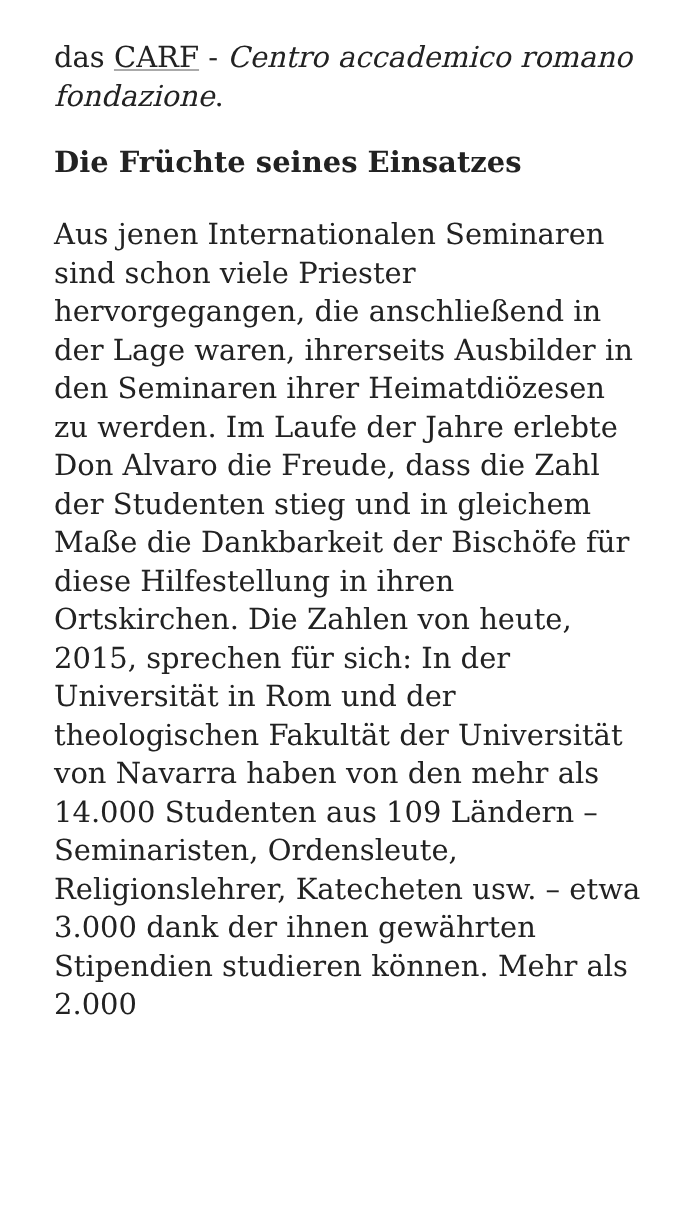das CARF - Centro accademico romano fondazione.
Die Früchte seines Einsatzes
Aus jenen Internationalen Seminaren sind schon viele Priester hervorgegangen, die anschließend in der Lage waren, ihrerseits Ausbilder in den Seminaren ihrer Heimatdiözesen zu werden. Im Laufe der Jahre erlebte Don Alvaro die Freude, dass die Zahl der Studenten stieg und in gleichem Maße die Dankbarkeit der Bischöfe für diese Hilfestellung in ihren Ortskirchen. Die Zahlen von heute, 2015, sprechen für sich: In der Universität in Rom und der theologischen Fakultät der Universität von Navarra haben von den mehr als 14.000 Studenten aus 109 Ländern – Seminaristen, Ordensleute, Religionslehrer, Katecheten usw. – etwa 3.000 dank der ihnen gewährten Stipendien studieren können. Mehr als 2.000